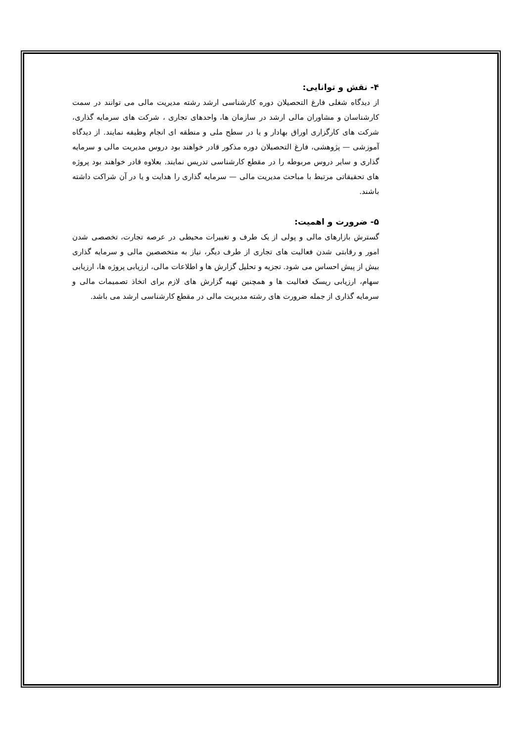۴- نقش و توانایی:
از دیدگاه شغلی فارغ التحصیلان دوره کارشناسی ارشد رشته مدیریت مالی می توانند در سمت کارشناسان و مشاوران مالی ارشد در سازمان ها، واحدهای تجاری ، شرکت های سرمایه گذاری، شرکت های کارگزاری اوراق بهادار و یا در سطح ملی و منطقه ای انجام وظیفه نمایند. از دیدگاه آموزشی — پژوهشی، فارغ التحصیلان دوره مذکور قادر خواهند بود دروس مدیریت مالی و سرمایه گذاری و سایر دروس مربوطه را در مقطع کارشناسی تدریس نمایند. بعلاوه قادر خواهند بود پروژه های تحقیقاتی مرتبط با مباحث مدیریت مالی — سرمایه گذاری را هدایت و یا در آن شراکت داشته باشند.
۵- ضرورت و اهمیت:
گسترش بازارهای مالی و پولی از یک طرف و تغییرات محیطی در عرصه تجارت، تخصصی شدن امور و رقابتی شدن فعالیت های تجاری از طرف دیگر، نیاز به متخصصین مالی و سرمایه گذاری بیش از پیش احساس می شود. تجزیه و تحلیل گزارش ها و اطلاعات مالی، ارزیابی پروژه ها، ارزیابی سهام، ارزیابی ریسک فعالیت ها و همچنین تهیه گزارش های لازم برای اتخاذ تصمیمات مالی و سرمایه گذاری از جمله ضرورت های رشته مدیریت مالی در مقطع کارشناسی ارشد می باشد.